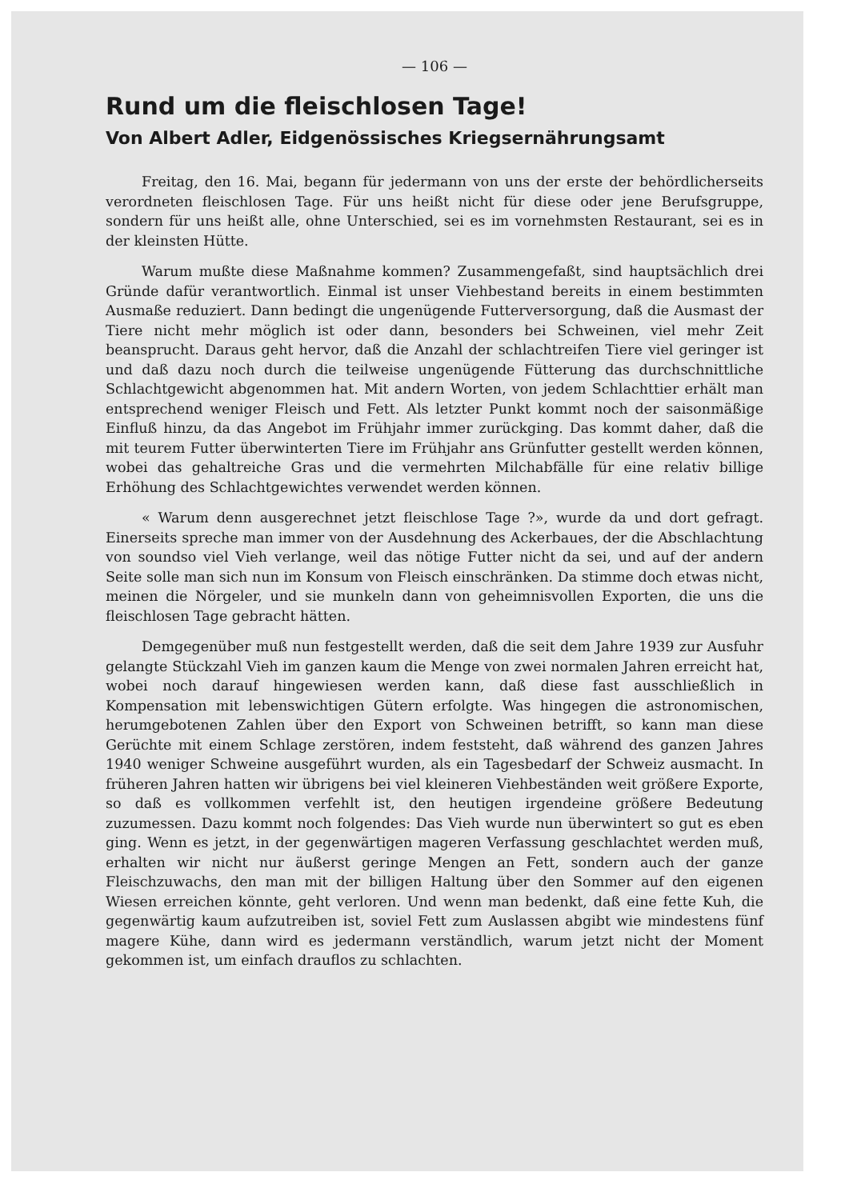— 106 —
Rund um die fleischlosen Tage!
Von Albert Adler, Eidgenössisches Kriegsernährungsamt
Freitag, den 16. Mai, begann für jedermann von uns der erste der behördlicherseits verordneten fleischlosen Tage. Für uns heißt nicht für diese oder jene Berufsgruppe, sondern für uns heißt alle, ohne Unterschied, sei es im vornehmsten Restaurant, sei es in der kleinsten Hütte.
Warum mußte diese Maßnahme kommen? Zusammengefaßt, sind hauptsächlich drei Gründe dafür verantwortlich. Einmal ist unser Viehbestand bereits in einem bestimmten Ausmaße reduziert. Dann bedingt die ungenügende Futterversorgung, daß die Ausmast der Tiere nicht mehr möglich ist oder dann, besonders bei Schweinen, viel mehr Zeit beansprucht. Daraus geht hervor, daß die Anzahl der schlachtreifen Tiere viel geringer ist und daß dazu noch durch die teilweise ungenügende Fütterung das durchschnittliche Schlachtgewicht abgenommen hat. Mit andern Worten, von jedem Schlachttier erhält man entsprechend weniger Fleisch und Fett. Als letzter Punkt kommt noch der saisonmäßige Einfluß hinzu, da das Angebot im Frühjahr immer zurückging. Das kommt daher, daß die mit teurem Futter überwinterten Tiere im Frühjahr ans Grünfutter gestellt werden können, wobei das gehaltreiche Gras und die vermehrten Milchabfälle für eine relativ billige Erhöhung des Schlachtgewichtes verwendet werden können.
« Warum denn ausgerechnet jetzt fleischlose Tage ?», wurde da und dort gefragt. Einerseits spreche man immer von der Ausdehnung des Ackerbaues, der die Abschlachtung von soundso viel Vieh verlange, weil das nötige Futter nicht da sei, und auf der andern Seite solle man sich nun im Konsum von Fleisch einschränken. Da stimme doch etwas nicht, meinen die Nörgeler, und sie munkeln dann von geheimnisvollen Exporten, die uns die fleischlosen Tage gebracht hätten.
Demgegenüber muß nun festgestellt werden, daß die seit dem Jahre 1939 zur Ausfuhr gelangte Stückzahl Vieh im ganzen kaum die Menge von zwei normalen Jahren erreicht hat, wobei noch darauf hingewiesen werden kann, daß diese fast ausschließlich in Kompensation mit lebenswichtigen Gütern erfolgte. Was hingegen die astronomischen, herumgebotenen Zahlen über den Export von Schweinen betrifft, so kann man diese Gerüchte mit einem Schlage zerstören, indem feststeht, daß während des ganzen Jahres 1940 weniger Schweine ausgeführt wurden, als ein Tagesbedarf der Schweiz ausmacht. In früheren Jahren hatten wir übrigens bei viel kleineren Viehbeständen weit größere Exporte, so daß es vollkommen verfehlt ist, den heutigen irgendeine größere Bedeutung zuzumessen. Dazu kommt noch folgendes: Das Vieh wurde nun überwintert so gut es eben ging. Wenn es jetzt, in der gegenwärtigen mageren Verfassung geschlachtet werden muß, erhalten wir nicht nur äußerst geringe Mengen an Fett, sondern auch der ganze Fleischzuwachs, den man mit der billigen Haltung über den Sommer auf den eigenen Wiesen erreichen könnte, geht verloren. Und wenn man bedenkt, daß eine fette Kuh, die gegenwärtig kaum aufzutreiben ist, soviel Fett zum Auslassen abgibt wie mindestens fünf magere Kühe, dann wird es jedermann verständlich, warum jetzt nicht der Moment gekommen ist, um einfach drauflos zu schlachten.